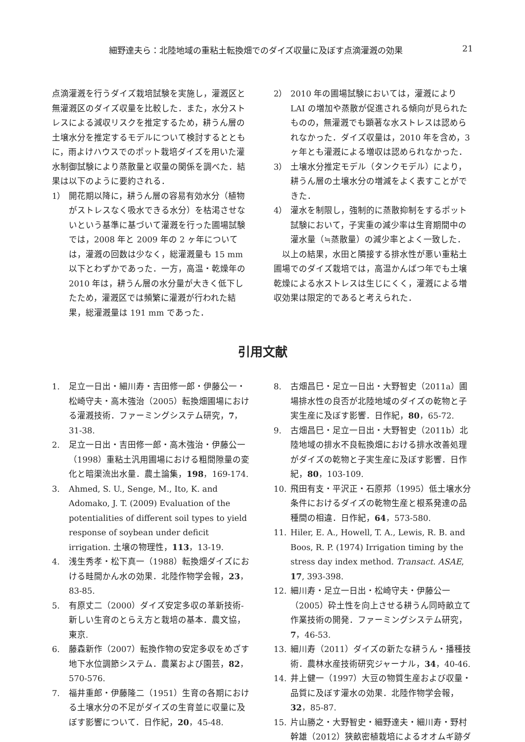細野達夫ら：北陸地域の重粘土転換畑でのダイズ収量に及ぼす点滴灌漑の効果 21
点滴灌漑を行うダイズ栽培試験を実施し，灌漑区と無灌漑区のダイズ収量を比較した．また，水分ストレスによる減収リスクを推定するため，耕うん層の土壌水分を推定するモデルについて検討するとともに，雨よけハウスでのポット栽培ダイズを用いた灌水制御試験により蒸散量と収量の関係を調べた．結果は以下のように要約される．
1） 開花期以降に，耕うん層の容易有効水分（植物がストレスなく吸水できる水分）を枯渇させないという基準に基づいて灌漑を行った圃場試験では，2008 年と 2009 年の 2 ヶ年については，灌漑の回数は少なく，総灌漑量も 15 mm 以下とわずかであった．一方，高温・乾燥年の 2010 年は，耕うん層の水分量が大きく低下したため，灌漑区では頻繁に灌漑が行われた結果，総灌漑量は 191 mm であった．
2） 2010 年の圃場試験においては，灌漑により LAI の増加や蒸散が促進される傾向が見られたものの，無灌漑でも顕著な水ストレスは認められなかった．ダイズ収量は，2010 年を含め，3 ヶ年とも灌漑による増収は認められなかった．
3） 土壌水分推定モデル（タンクモデル）により，耕うん層の土壌水分の増減をよく表すことができた．
4） 灌水を制限し，強制的に蒸散抑制をするポット試験において，子実重の減少率は生育期間中の灌水量（≒蒸散量）の減少率とよく一致した．
 以上の結果，水田と隣接する排水性が悪い重粘土圃場でのダイズ栽培では，高温かんばつ年でも土壌乾燥による水ストレスは生じにくく，灌漑による増収効果は限定的であると考えられた．
引用文献
1. 足立一日出・細川寿・吉田修一郎・伊藤公一・松崎守夫・高木強治（2005）転換畑圃場における灌漑技術．ファーミングシステム研究，7，31-38.
2. 足立一日出・吉田修一郎・高木強治・伊藤公一（1998）重粘土汎用圃場における粗間隙量の変化と暗渠流出水量．農土論集，198，169-174.
3. Ahmed, S. U., Senge, M., Ito, K. and Adomako, J. T. (2009) Evaluation of the potentialities of different soil types to yield response of soybean under deficit irrigation. 土壌の物理性，113，13-19.
4. 浅生秀孝・松下真一（1988）転換畑ダイズにおける畦間かん水の効果．北陸作物学会報，23，83-85.
5. 有原丈二（2000）ダイズ安定多収の革新技術-新しい生育のとらえ方と栽培の基本．農文協，東京.
6. 藤森新作（2007）転換作物の安定多収をめざす地下水位調節システム．農業および園芸，82，570-576.
7. 福井重郎・伊藤隆二（1951）生育の各期における土壌水分の不足がダイズの生育並に収量に及ぼす影響について．日作紀，20，45-48.
8. 古畑昌巳・足立一日出・大野智史（2011a）圃場排水性の良否が北陸地域のダイズの乾物と子実生産に及ぼす影響．日作紀，80，65-72.
9. 古畑昌巳・足立一日出・大野智史（2011b）北陸地域の排水不良転換畑における排水改善処理がダイズの乾物と子実生産に及ぼす影響．日作紀，80，103-109.
10. 飛田有支・平沢正・石原邦（1995）低土壌水分条件におけるダイズの乾物生産と根系発達の品種間の相違．日作紀，64，573-580.
11. Hiler, E. A., Howell, T. A., Lewis, R. B. and Boos, R. P. (1974) Irrigation timing by the stress day index method. Transact. ASAE, 17, 393-398.
12. 細川寿・足立一日出・松崎守夫・伊藤公一（2005）砕土性を向上させる耕うん同時畝立て作業技術の開発．ファーミングシステム研究，7，46-53.
13. 細川寿（2011）ダイズの新たな耕うん・播種技術．農林水産技術研究ジャーナル，34，40-46.
14. 井上健一（1997）大豆の物質生産および収量・品質に及ぼす灌水の効果．北陸作物学会報，32，85-87.
15. 片山勝之・大野智史・細野達夫・細川寿・野村幹雄（2012）狭畝密植栽培によるオオムギ跡ダ